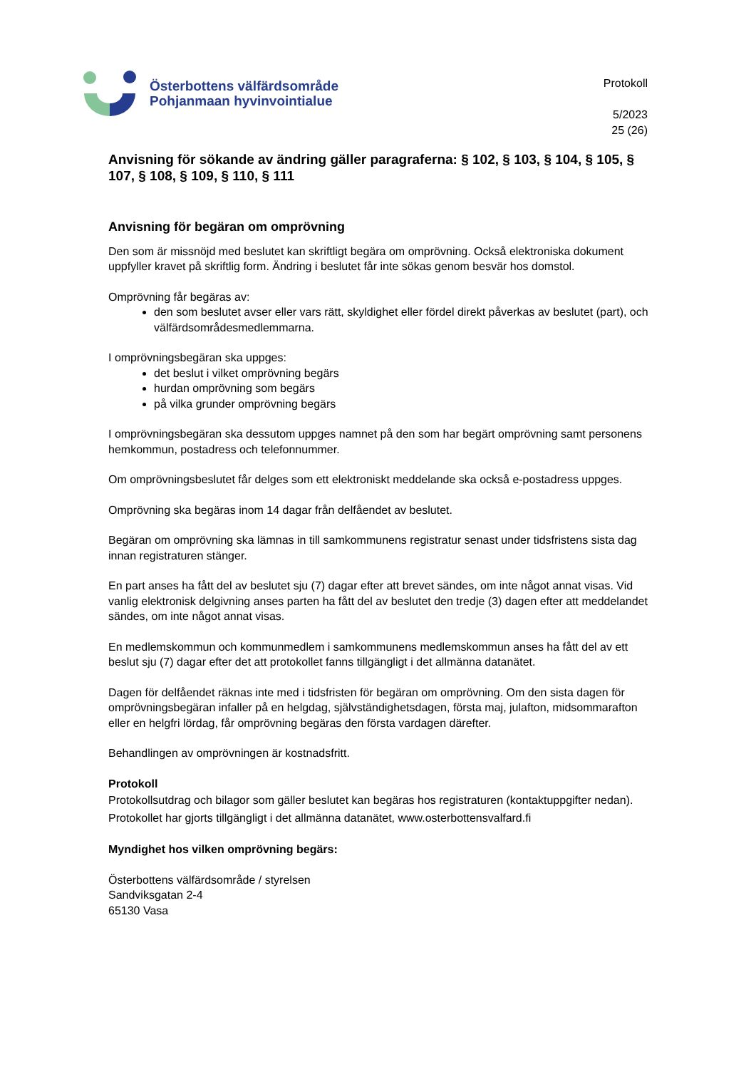Österbottens välfärdsområde
Pohjanmaan hyvinvointialue
Protokoll
5/2023
25 (26)
Anvisning för sökande av ändring gäller paragraferna: § 102, § 103, § 104, § 105, § 107, § 108, § 109, § 110, § 111
Anvisning för begäran om omprövning
Den som är missnöjd med beslutet kan skriftligt begära om omprövning. Också elektroniska dokument uppfyller kravet på skriftlig form. Ändring i beslutet får inte sökas genom besvär hos domstol.
Omprövning får begäras av:
den som beslutet avser eller vars rätt, skyldighet eller fördel direkt påverkas av beslutet (part), och välfärdsområdesmedlemmarna.
I omprövningsbegäran ska uppges:
det beslut i vilket omprövning begärs
hurdan omprövning som begärs
på vilka grunder omprövning begärs
I omprövningsbegäran ska dessutom uppges namnet på den som har begärt omprövning samt personens hemkommun, postadress och telefonnummer.
Om omprövningsbeslutet får delges som ett elektroniskt meddelande ska också e-postadress uppges.
Omprövning ska begäras inom 14 dagar från delfåendet av beslutet.
Begäran om omprövning ska lämnas in till samkommunens registratur senast under tidsfristens sista dag innan registraturen stänger.
En part anses ha fått del av beslutet sju (7) dagar efter att brevet sändes, om inte något annat visas. Vid vanlig elektronisk delgivning anses parten ha fått del av beslutet den tredje (3) dagen efter att meddelandet sändes, om inte något annat visas.
En medlemskommun och kommunmedlem i samkommunens medlemskommun anses ha fått del av ett beslut sju (7) dagar efter det att protokollet fanns tillgängligt i det allmänna datanätet.
Dagen för delfåendet räknas inte med i tidsfristen för begäran om omprövning. Om den sista dagen för omprövningsbegäran infaller på en helgdag, självständighetsdagen, första maj, julafton, midsommarafton eller en helgfri lördag, får omprövning begäras den första vardagen därefter.
Behandlingen av omprövningen är kostnadsfritt.
Protokoll
Protokollsutdrag och bilagor som gäller beslutet kan begäras hos registraturen (kontaktuppgifter nedan).
Protokollet har gjorts tillgängligt i det allmänna datanätet, www.osterbottensvalfard.fi
Myndighet hos vilken omprövning begärs:
Österbottens välfärdsområde / styrelsen
Sandviksgatan 2-4
65130 Vasa